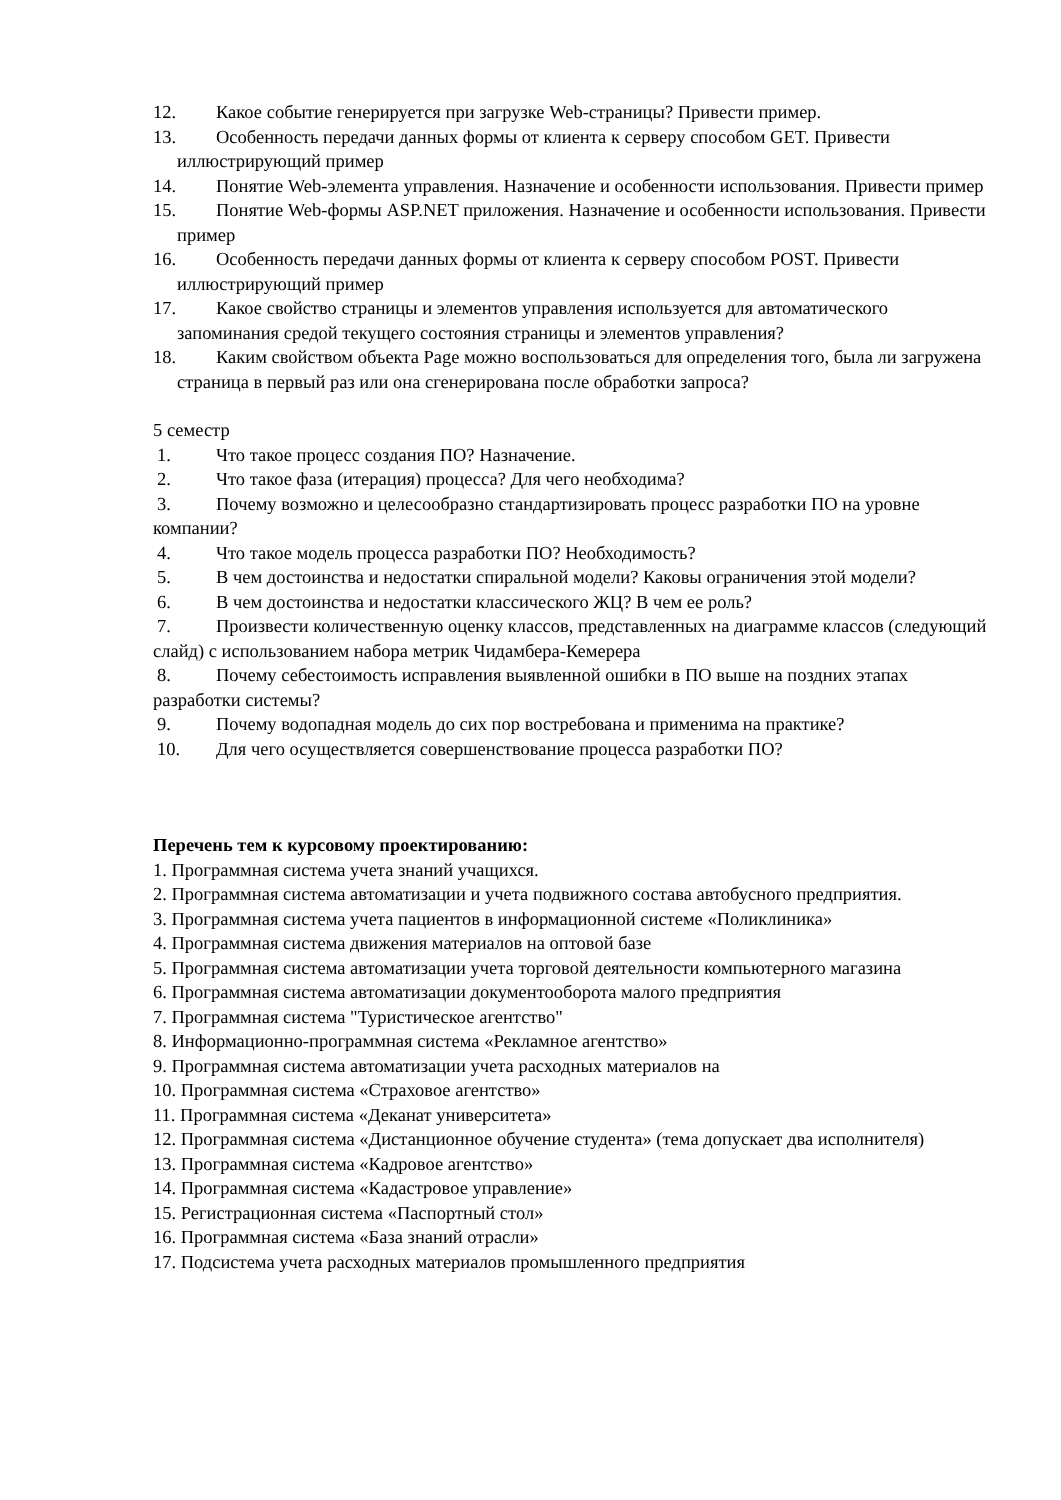12. Какое событие генерируется при загрузке Web-страницы? Привести пример.
13. Особенность передачи данных формы от клиента к серверу способом GET. Привести иллюстрирующий пример
14. Понятие Web-элемента управления. Назначение и особенности использования. Привести пример
15. Понятие Web-формы ASP.NET приложения. Назначение и особенности использования. Привести пример
16. Особенность передачи данных формы от клиента к серверу способом POST. Привести иллюстрирующий пример
17. Какое свойство страницы и элементов управления используется для автоматического запоминания средой текущего состояния страницы и элементов управления?
18. Каким свойством объекта Page можно воспользоваться для определения того, была ли загружена страница в первый раз или она сгенерирована после обработки запроса?
5 семестр
1. Что такое процесс создания ПО? Назначение.
2. Что такое фаза (итерация) процесса? Для чего необходима?
3. Почему возможно и целесообразно стандартизировать процесс разработки ПО на уровне компании?
4. Что такое модель процесса разработки ПО? Необходимость?
5. В чем достоинства и недостатки спиральной модели? Каковы ограничения этой модели?
6. В чем достоинства и недостатки классического ЖЦ? В чем ее роль?
7. Произвести количественную оценку классов, представленных на диаграмме классов (следующий слайд) с использованием набора метрик Чидамбера-Кемерера
8. Почему себестоимость исправления выявленной ошибки в ПО выше на поздних этапах разработки системы?
9. Почему водопадная модель до сих пор востребована и применима на практике?
10. Для чего осуществляется совершенствование процесса разработки ПО?
Перечень тем к курсовому проектированию:
1. Программная система учета знаний учащихся.
2. Программная система автоматизации и учета подвижного состава автобусного предприятия.
3. Программная система учета пациентов в информационной системе «Поликлиника»
4. Программная система движения материалов на оптовой базе
5. Программная система автоматизации учета торговой деятельности компьютерного магазина
6. Программная система автоматизации документооборота малого предприятия
7. Программная система "Туристическое агентство"
8. Информационно-программная система «Рекламное агентство»
9. Программная система автоматизации учета расходных материалов на
10. Программная система «Страховое агентство»
11. Программная система «Деканат университета»
12. Программная система «Дистанционное обучение студента» (тема допускает два исполнителя)
13. Программная система «Кадровое агентство»
14. Программная система «Кадастровое управление»
15. Регистрационная система «Паспортный стол»
16. Программная система «База знаний отрасли»
17. Подсистема учета расходных материалов промышленного предприятия